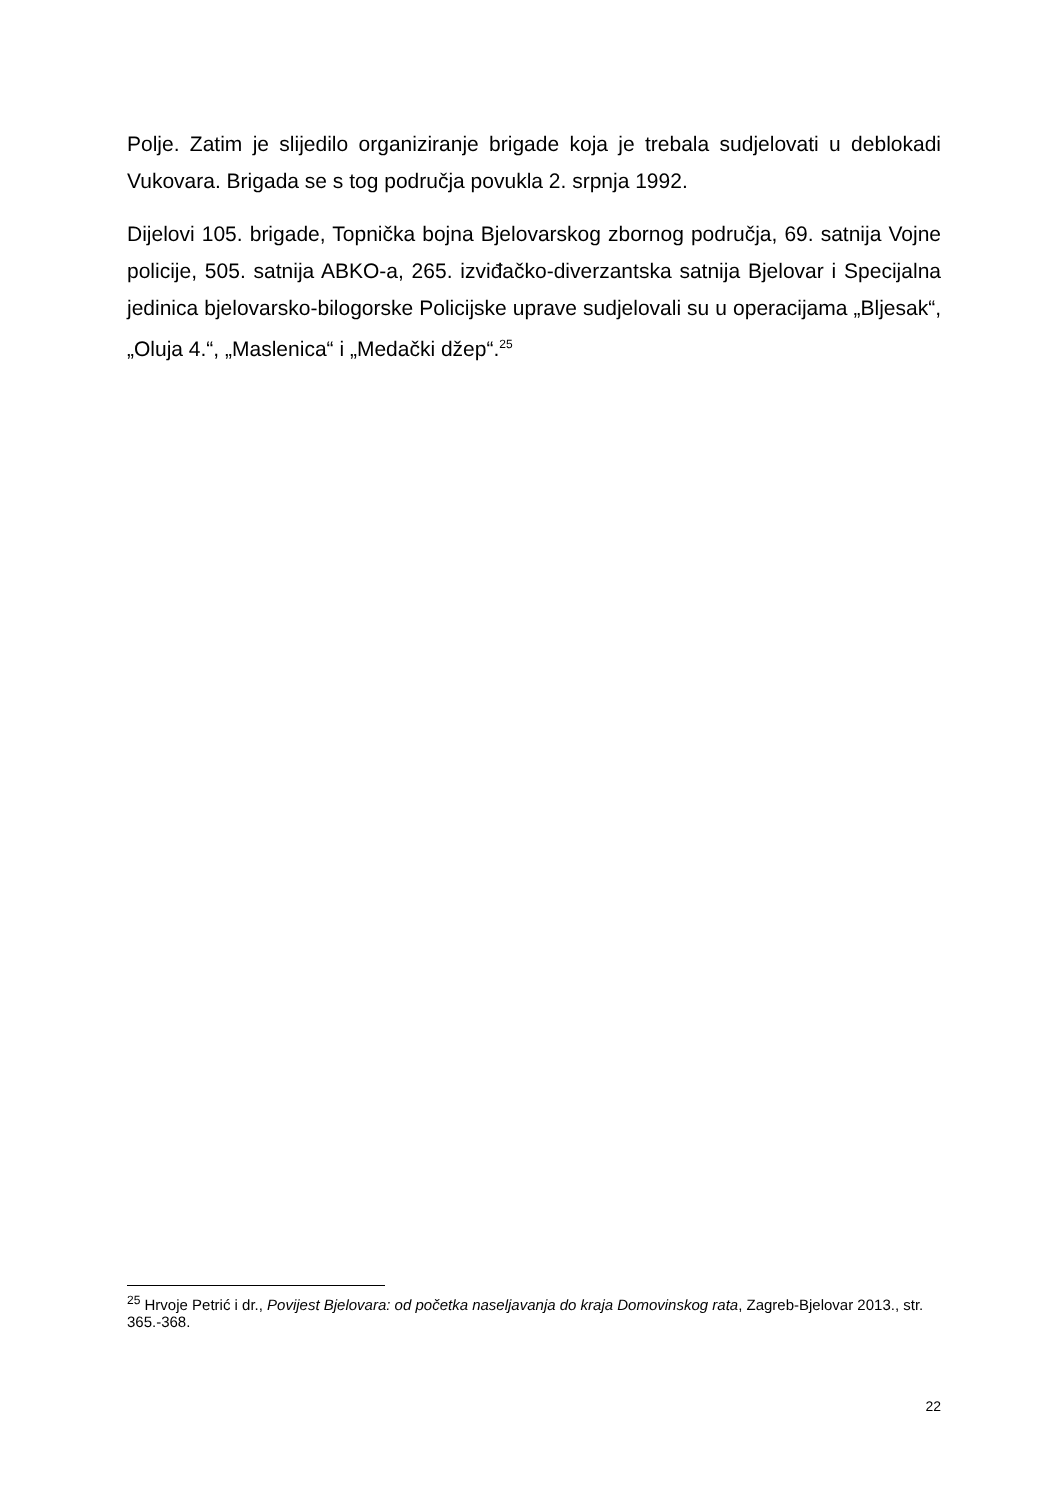Polje. Zatim je slijedilo organiziranje brigade koja je trebala sudjelovati u deblokadi Vukovara. Brigada se s tog područja povukla 2. srpnja 1992.
Dijelovi 105. brigade, Topnička bojna Bjelovarskog zbornog područja, 69. satnija Vojne policije, 505. satnija ABKO-a, 265. izviđačko-diverzantska satnija Bjelovar i Specijalna jedinica bjelovarsko-bilogorske Policijske uprave sudjelovali su u operacijama „Bljesak“, „Oluja 4.“, „Maslenica“ i „Medački džep“.<sup>25</sup>
<sup>25</sup> Hrvoje Petrić i dr., Povijest Bjelovara: od početka naseljavanja do kraja Domovinskog rata, Zagreb-Bjelovar 2013., str. 365.-368.
22